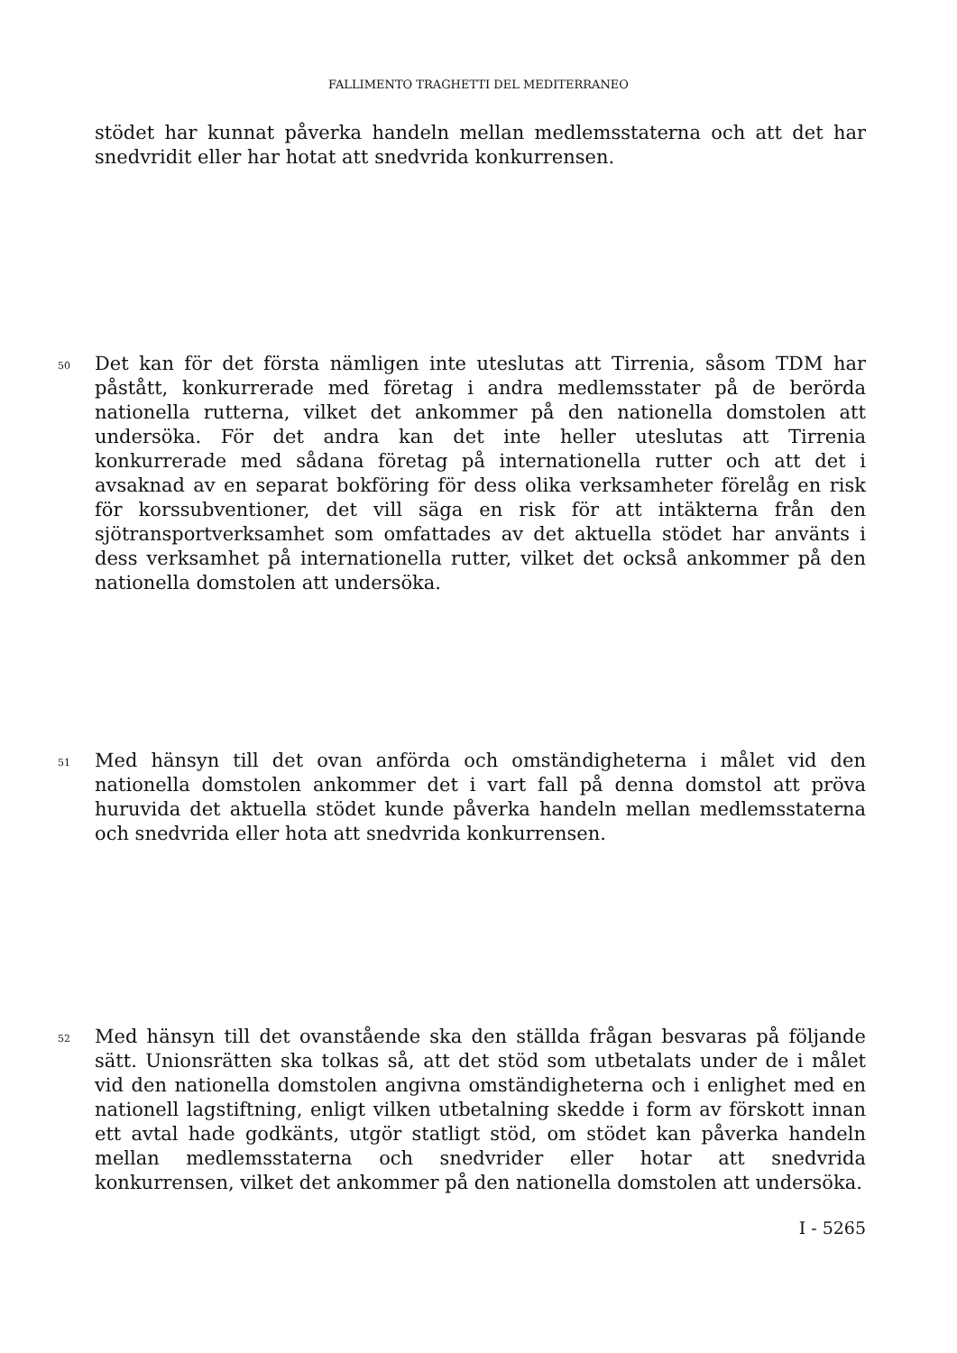FALLIMENTO TRAGHETTI DEL MEDITERRANEO
stödet har kunnat påverka handeln mellan medlemsstaterna och att det har snedvridit eller har hotat att snedvrida konkurrensen.
50 Det kan för det första nämligen inte uteslutas att Tirrenia, såsom TDM har påstått, konkurrerade med företag i andra medlemsstater på de berörda nationella rutterna, vilket det ankommer på den nationella domstolen att undersöka. För det andra kan det inte heller uteslutas att Tirrenia konkurrerade med sådana företag på internationella rutter och att det i avsaknad av en separat bokföring för dess olika verksamheter förelåg en risk för korssubventioner, det vill säga en risk för att intäkterna från den sjötransportverksamhet som omfattades av det aktuella stödet har använts i dess verksamhet på internationella rutter, vilket det också ankommer på den nationella domstolen att undersöka.
51 Med hänsyn till det ovan anförda och omständigheterna i målet vid den nationella domstolen ankommer det i vart fall på denna domstol att pröva huruvida det aktuella stödet kunde påverka handeln mellan medlemsstaterna och snedvrida eller hota att snedvrida konkurrensen.
52 Med hänsyn till det ovanstående ska den ställda frågan besvaras på följande sätt. Unionsrätten ska tolkas så, att det stöd som utbetalats under de i målet vid den nationella domstolen angivna omständigheterna och i enlighet med en nationell lagstiftning, enligt vilken utbetalning skedde i form av förskott innan ett avtal hade godkänts, utgör statligt stöd, om stödet kan påverka handeln mellan medlemsstaterna och snedvrider eller hotar att snedvrida konkurrensen, vilket det ankommer på den nationella domstolen att undersöka.
I - 5265